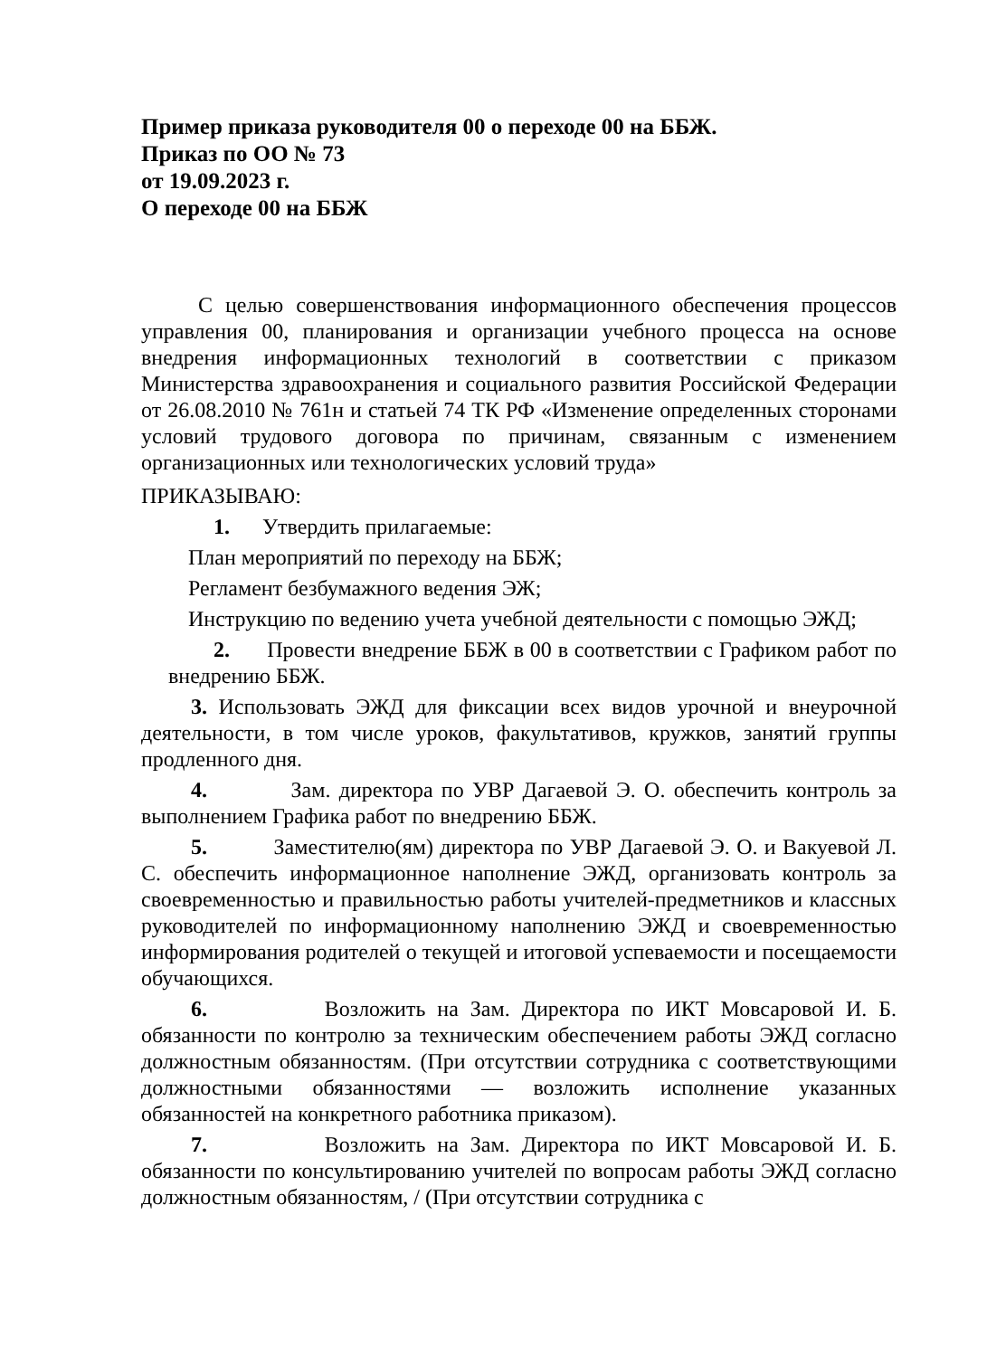Пример приказа руководителя 00 о переходе 00 на ББЖ.
Приказ по ОО № 73
от 19.09.2023 г.
О переходе 00 на ББЖ
С целью совершенствования информационного обеспечения процессов управления 00, планирования и организации учебного процесса на основе внедрения информационных технологий в соответствии с приказом Министерства здравоохранения и социального развития Российской Федерации от 26.08.2010 № 761н и статьей 74 ТК РФ «Изменение определенных сторонами условий трудового договора по причинам, связанным с изменением организационных или технологических условий труда»
ПРИКАЗЫВАЮ:
1. Утвердить прилагаемые:
План мероприятий по переходу на ББЖ;
Регламент безбумажного ведения ЭЖ;
Инструкцию по ведению учета учебной деятельности с помощью ЭЖД;
2. Провести внедрение ББЖ в 00 в соответствии с Графиком работ по внедрению ББЖ.
3. Использовать ЭЖД для фиксации всех видов урочной и внеурочной деятельности, в том числе уроков, факультативов, кружков, занятий группы продленного дня.
4. Зам. директора по УВР Дагаевой Э. О. обеспечить контроль за выполнением Графика работ по внедрению ББЖ.
5. Заместителю(ям) директора по УВР Дагаевой Э. О. и Вакуевой Л. С. обеспечить информационное наполнение ЭЖД, организовать контроль за своевременностью и правильностью работы учителей-предметников и классных руководителей по информационному наполнению ЭЖД и своевременностью информирования родителей о текущей и итоговой успеваемости и посещаемости обучающихся.
6. Возложить на Зам. Директора по ИКТ Мовсаровой И. Б. обязанности по контролю за техническим обеспечением работы ЭЖД согласно должностным обязанностям. (При отсутствии сотрудника с соответствующими должностными обязанностями — возложить исполнение указанных обязанностей на конкретного работника приказом).
7. Возложить на Зам. Директора по ИКТ Мовсаровой И. Б. обязанности по консультированию учителей по вопросам работы ЭЖД согласно должностным обязанностям, / (При отсутствии сотрудника с